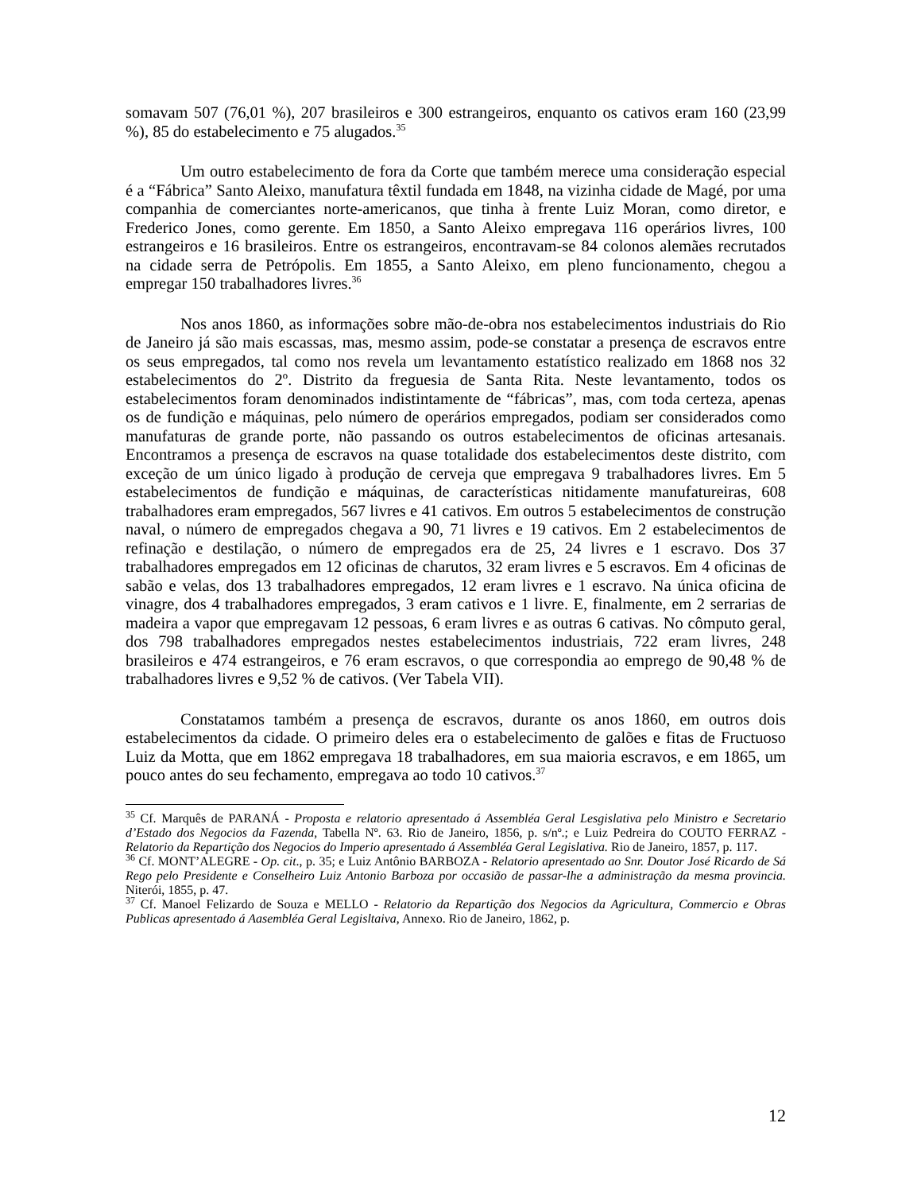somavam 507 (76,01 %), 207 brasileiros e 300 estrangeiros, enquanto os cativos eram 160 (23,99 %), 85 do estabelecimento e 75 alugados.<sup>35</sup>
Um outro estabelecimento de fora da Corte que também merece uma consideração especial é a “Fábrica” Santo Aleixo, manufatura têxtil fundada em 1848, na vizinha cidade de Magé, por uma companhia de comerciantes norte-americanos, que tinha à frente Luiz Moran, como diretor, e Frederico Jones, como gerente. Em 1850, a Santo Aleixo empregava 116 operários livres, 100 estrangeiros e 16 brasileiros. Entre os estrangeiros, encontravam-se 84 colonos alemães recrutados na cidade serra de Petrópolis. Em 1855, a Santo Aleixo, em pleno funcionamento, chegou a empregar 150 trabalhadores livres.<sup>36</sup>
Nos anos 1860, as informações sobre mão-de-obra nos estabelecimentos industriais do Rio de Janeiro já são mais escassas, mas, mesmo assim, pode-se constatar a presença de escravos entre os seus empregados, tal como nos revela um levantamento estatístico realizado em 1868 nos 32 estabelecimentos do 2º. Distrito da freguesia de Santa Rita. Neste levantamento, todos os estabelecimentos foram denominados indistintamente de “fábricas”, mas, com toda certeza, apenas os de fundição e máquinas, pelo número de operários empregados, podiam ser considerados como manufaturas de grande porte, não passando os outros estabelecimentos de oficinas artesanais. Encontramos a presença de escravos na quase totalidade dos estabelecimentos deste distrito, com exceção de um único ligado à produção de cerveja que empregava 9 trabalhadores livres. Em 5 estabelecimentos de fundição e máquinas, de características nitidamente manufatureiras, 608 trabalhadores eram empregados, 567 livres e 41 cativos. Em outros 5 estabelecimentos de construção naval, o número de empregados chegava a 90, 71 livres e 19 cativos. Em 2 estabelecimentos de refinação e destilação, o número de empregados era de 25, 24 livres e 1 escravo. Dos 37 trabalhadores empregados em 12 oficinas de charutos, 32 eram livres e 5 escravos. Em 4 oficinas de sabão e velas, dos 13 trabalhadores empregados, 12 eram livres e 1 escravo. Na única oficina de vinagre, dos 4 trabalhadores empregados, 3 eram cativos e 1 livre. E, finalmente, em 2 serrarias de madeira a vapor que empregavam 12 pessoas, 6 eram livres e as outras 6 cativas. No cômputo geral, dos 798 trabalhadores empregados nestes estabelecimentos industriais, 722 eram livres, 248 brasileiros e 474 estrangeiros, e 76 eram escravos, o que correspondia ao emprego de 90,48 % de trabalhadores livres e 9,52 % de cativos. (Ver Tabela VII).
Constatamos também a presença de escravos, durante os anos 1860, em outros dois estabelecimentos da cidade. O primeiro deles era o estabelecimento de galões e fitas de Fructuoso Luiz da Motta, que em 1862 empregava 18 trabalhadores, em sua maioria escravos, e em 1865, um pouco antes do seu fechamento, empregava ao todo 10 cativos.<sup>37</sup>
<sup>35</sup> Cf. Marquês de PARANÁ - Proposta e relatorio apresentado á Assembléa Geral Lesgislativa pelo Ministro e Secretario d’Estado dos Negocios da Fazenda, Tabella Nº. 63. Rio de Janeiro, 1856, p. s/nº.; e Luiz Pedreira do COUTO FERRAZ - Relatorio da Repartição dos Negocios do Imperio apresentado á Assembléa Geral Legislativa. Rio de Janeiro, 1857, p. 117.
<sup>36</sup> Cf. MONT’ALEGRE - Op. cit., p. 35; e Luiz Antônio BARBOZA - Relatorio apresentado ao Snr. Doutor José Ricardo de Sá Rego pelo Presidente e Conselheiro Luiz Antonio Barboza por occasião de passar-lhe a administração da mesma provincia. Niterói, 1855, p. 47.
<sup>37</sup> Cf. Manoel Felizardo de Souza e MELLO - Relatorio da Repartição dos Negocios da Agricultura, Commercio e Obras Publicas apresentado á Aasembléa Geral Legisltaiva, Annexo. Rio de Janeiro, 1862, p.
12